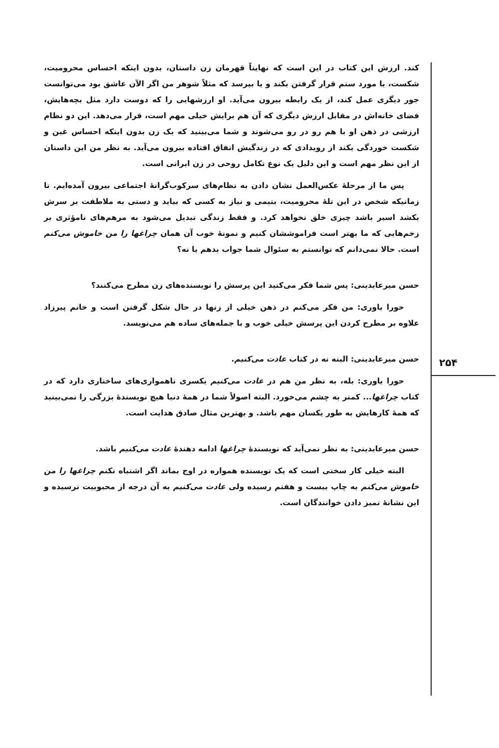۲۵۴
کند. ارزش این کتاب در این است که نهایتاً قهرمان زن داستان، بدون اینکه احساس محرومیت، شکست، یا مورد ستم قرار گرفتن بکند و یا بپرسد که مثلاً شوهر من اگر الآن عاشق بود می‌توانست جور دیگری عمل کند، از یک رابطه بیرون می‌آید. او ارزشهایی را که دوست دارد مثل بچه‌هایش، فضای خانه‌اش در مقابل ارزش دیگری که آن هم برایش خیلی مهم است، قرار می‌دهد. این دو نظام ارزشی در ذهن او با هم رو در رو می‌شوند و شما می‌بینید که یک زن بدون اینکه احساس غبن و شکست خوردگی بکند از رویدادی که در زندگیش اتفاق افتاده بیرون می‌آید. به نظر من این داستان از این نظر مهم است و این دلیل یک نوع تکامل روحی در زن ایرانی است.
پس ما از مرحلهٔ عکس‌العمل نشان دادن به نظام‌های سرکوب‌گرانهٔ اجتماعی بیرون آمده‌ایم. تا زمانیکه شخص در این تلهٔ محرومیت، یتیمی و نیاز به کسی که بیاید و دستی به ملاطفت بر سرش بکشد اسیر باشد چیزی خلق نخواهد کرد. و فقط زندگی تبدیل می‌شود به مرهم‌های نامؤثری بر زخم‌هایی که ما بهتر است فراموششان کنیم و نمونهٔ خوب آن همان چراغها را من خاموش می‌کنم است. حالا نمی‌دانم که توانستم به سئوال شما جواب بدهم یا نه؟
حسن میرعابدینی: پس شما فکر می‌کنید این پرسش را نویسنده‌های زن مطرح می‌کنند؟
حورا یاوری: من فکر می‌کنم در ذهن خیلی از زنها در حال شکل گرفتن است و خانم پیرزاد علاوه بر مطرح کردن این پرسش خیلی خوب و با جمله‌های ساده هم می‌نویسد.
حسن میرعابدینی: البته نه در کتاب عادت می‌کنیم.
حورا یاوری: بله، به نظر من هم در عادت می‌کنیم یکسری ناهمواری‌های ساختاری دارد که در کتاب چراغها... کمتر به چشم می‌خورد. البته اصولاً شما در همهٔ دنیا هیچ نویسندهٔ بزرگی را نمی‌بینید که همهٔ کارهایش به طور یکسان مهم باشد. و بهترین مثال صادق هدایت است.
حسن میرعابدینی: به نظر نمی‌آید که نویسندهٔ چراغها ادامه دهندهٔ عادت می‌کنیم باشد.
البته خیلی کار سختی است که یک نویسنده همواره در اوج بماند اگر اشتباه نکنم چراغها را من خاموش می‌کنم به چاپ بیست و هفتم رسیده ولی عادت می‌کنیم به آن درجه از محبوبیت نرسیده و این نشانهٔ تمیز دادن خوانندگان است.